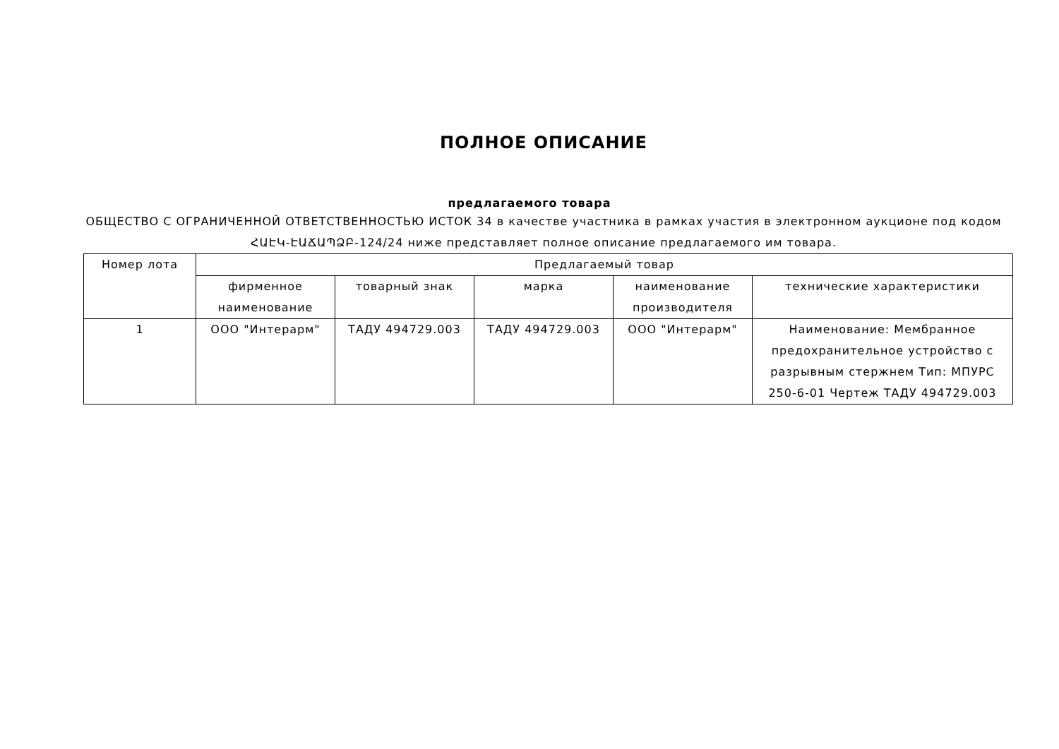ПОЛНОЕ ОПИСАНИЕ
предлагаемого товара
ОБЩЕСТВО С ОГРАНИЧЕННОЙ ОТВЕТСТВЕННОСТЬЮ ИСТОК 34 в качестве участника в рамках участия в электронном аукционе под кодом ՀԱԷԿ-ԷԱՃԱՊՁԲ-124/24 ниже представляет полное описание предлагаемого им товара.
| Номер лота | Предлагаемый товар | | | | |
| --- | --- | --- | --- | --- | --- |
| | фирменное наименование | товарный знак | марка | наименование производителя | технические характеристики |
| 1 | ООО "Интерарм" | ТАДУ 494729.003 | ТАДУ 494729.003 | ООО "Интерарм" | Наименование: Мембранное предохранительное устройство с разрывным стержнем Тип: МПУРС 250-6-01 Чертеж ТАДУ 494729.003 |